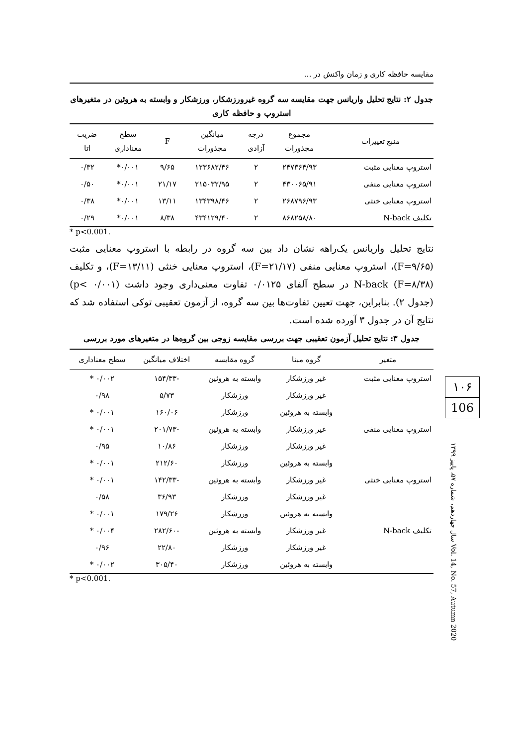مقایسه حافظه کاری و زمان واکنش در …
جدول ۲: نتایج تحلیل واریانس جهت مقایسه سه گروه غیرورزشکار، ورزشکار و وابسته به هروئین در متغیرهای استروپ و حافظه کاری
| منبع تغییرات | مجموع مجذورات | درجه آزادی | میانگین مجذورات | F | سطح معناداری | ضریب اتا |
| --- | --- | --- | --- | --- | --- | --- |
| استروپ معنایی مثبت | ۲۴۷۳۶۴/۹۳ | ۲ | ۱۲۳۶۸۲/۴۶ | ۹/۶۵ | ۰/۰۰۱* | ۰/۳۲ |
| استروپ معنایی منفی | ۴۳۰۰۶۵/۹۱ | ۲ | ۲۱۵۰۳۲/۹۵ | ۲۱/۱۷ | ۰/۰۰۱* | ۰/۵۰ |
| استروپ معنایی خنثی | ۲۶۸۷۹۶/۹۳ | ۲ | ۱۳۴۳۹۸/۴۶ | ۱۳/۱۱ | ۰/۰۰۱* | ۰/۳۸ |
| تکلیف N-back | ۸۶۸۲۵۸/۸۰ | ۲ | ۴۳۴۱۲۹/۴۰ | ۸/۳۸ | ۰/۰۰۱* | ۰/۲۹ |
* p<0.001.
نتایج تحلیل واریانس یک‌راهه نشان داد بین سه گروه در رابطه با استروپ معنایی مثبت (F=۹/۶۵)، استروپ معنایی منفی (F=۲۱/۱۷)، استروپ معنایی خنثی (F=۱۳/۱۱)، و تکلیف N-back (F=۸/۳۸) در سطح آلفای ۰/۰۱۲۵ تفاوت معنی‌داری وجود داشت (p< ۰/۰۰۱) (جدول ۲). بنابراین، جهت تعیین تفاوت‌ها بین سه گروه، از آزمون تعقیبی توکی استفاده شد که نتایج آن در جدول ۳ آورده شده است.
جدول ۳: نتایج تحلیل آزمون تعقیبی جهت بررسی مقایسه زوجی بین گروه‌ها در متغیرهای مورد بررسی
| متغیر | گروه مبنا | گروه مقایسه | اختلاف میانگین | سطح معناداری |
| --- | --- | --- | --- | --- |
| استروپ معنایی مثبت | غیر ورزشکار | وابسته به هروئین | -۱۵۴/۳۳ | ۰/۰۰۲ * |
| | غیر ورزشکار | ورزشکار | ۵/۷۳ | ۰/۹۸ |
| | وابسته به هروئین | ورزشکار | ۱۶۰/۰۶ | ۰/۰۰۱ * |
| استروپ معنایی منفی | غیر ورزشکار | وابسته به هروئین | -۲۰۱/۷۳ | ۰/۰۰۱ * |
| | غیر ورزشکار | ورزشکار | ۱۰/۸۶ | ۰/۹۵ |
| | وابسته به هروئین | ورزشکار | ۲۱۲/۶۰ | ۰/۰۰۱ * |
| استروپ معنایی خنثی | غیر ورزشکار | وابسته به هروئین | -۱۴۲/۳۳ | ۰/۰۰۱ * |
| | غیر ورزشکار | ورزشکار | ۳۶/۹۳ | ۰/۵۸ |
| | وابسته به هروئین | ورزشکار | ۱۷۹/۲۶ | ۰/۰۰۱ * |
| تکلیف N-back | غیر ورزشکار | وابسته به هروئین | -۲۸۲/۶۰ | ۰/۰۰۴ * |
| | غیر ورزشکار | ورزشکار | ۲۲/۸۰ | ۰/۹۶ |
| | وابسته به هروئین | ورزشکار | ۳۰۵/۴۰ | ۰/۰۰۲ * |
* p<0.001.
۱۰۶
106
سال چهاردهم، شماره ۵۷، پاییز ۱۳۹۹ Vol. 14, No. 57, Autumn 2020